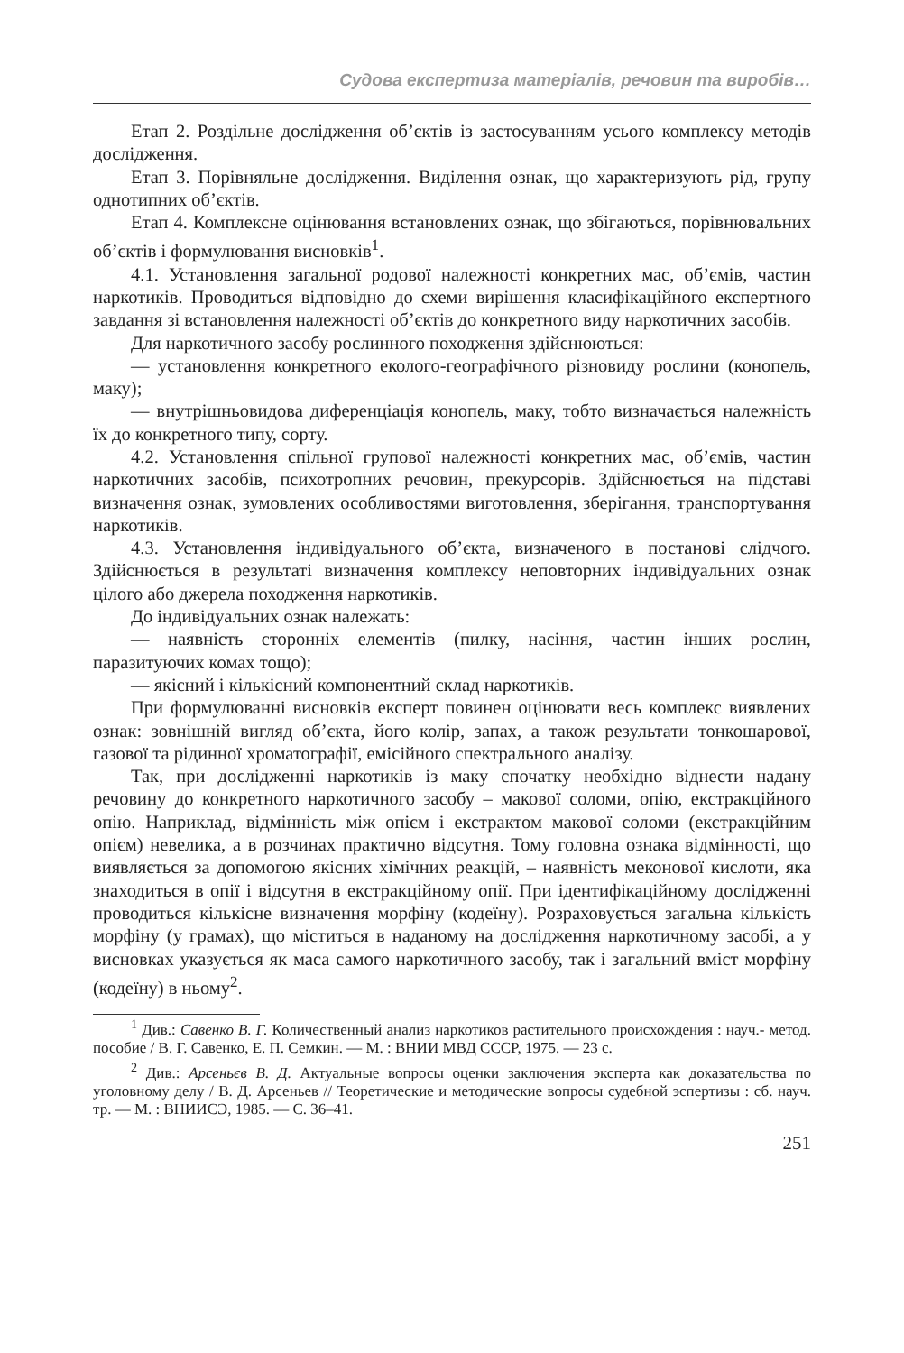Судова експертиза матеріалів, речовин та виробів…
Етап 2. Роздільне дослідження об’єктів із застосуванням усього комплексу методів дослідження.
Етап 3. Порівняльне дослідження. Виділення ознак, що характеризують рід, групу однотипних об’єктів.
Етап 4. Комплексне оцінювання встановлених ознак, що збігаються, порівнювальних об’єктів і формулювання висновків<sup>1</sup>.
4.1. Установлення загальної родової належності конкретних мас, об’ємів, частин наркотиків. Проводиться відповідно до схеми вирішення класифікаційного експертного завдання зі встановлення належності об’єктів до конкретного виду наркотичних засобів.
Для наркотичного засобу рослинного походження здійснюються:
— установлення конкретного еколого-географічного різновиду рослини (конопель, маку);
— внутрішньовидова диференціація конопель, маку, тобто визначається належність їх до конкретного типу, сорту.
4.2. Установлення спільної групової належності конкретних мас, об’ємів, частин наркотичних засобів, психотропних речовин, прекурсорів. Здійснюється на підставі визначення ознак, зумовлених особливостями виготовлення, зберігання, транспортування наркотиків.
4.3. Установлення індивідуального об’єкта, визначеного в постанові слідчого. Здійснюється в результаті визначення комплексу неповторних індивідуальних ознак цілого або джерела походження наркотиків.
До індивідуальних ознак належать:
— наявність сторонніх елементів (пилку, насіння, частин інших рослин, паразитуючих комах тощо);
— якісний і кількісний компонентний склад наркотиків.
При формулюванні висновків експерт повинен оцінювати весь комплекс виявлених ознак: зовнішній вигляд об’єкта, його колір, запах, а також результати тонкошарової, газової та рідинної хроматографії, емісійного спектрального аналізу.
Так, при дослідженні наркотиків із маку спочатку необхідно віднести надану речовину до конкретного наркотичного засобу – макової соломи, опію, екстракційного опію. Наприклад, відмінність між опієм і екстрактом макової соломи (екстракційним опієм) невелика, а в розчинах практично відсутня. Тому головна ознака відмінності, що виявляється за допомогою якісних хімічних реакцій, – наявність меконової кислоти, яка знаходиться в опії і відсутня в екстракційному опії. При ідентифікаційному дослідженні проводиться кількісне визначення морфіну (кодеїну). Розраховується загальна кількість морфіну (у грамах), що міститься в наданому на дослідження наркотичному засобі, а у висновках указується як маса самого наркотичного засобу, так і загальний вміст морфіну (кодеїну) в ньому<sup>2</sup>.
<sup>1</sup> Див.: Савенко В. Г. Количественный анализ наркотиков растительного происхождения : науч.- метод. пособие / В. Г. Савенко, Е. П. Семкин. — М. : ВНИИ МВД СССР, 1975. — 23 с.
<sup>2</sup> Див.: Арсеньєв В. Д. Актуальные вопросы оценки заключения эксперта как доказательства по уголовному делу / В. Д. Арсеньев // Теоретические и методические вопросы судебной эспертизы : сб. науч. тр. — М. : ВНИИСЭ, 1985. — С. 36–41.
251